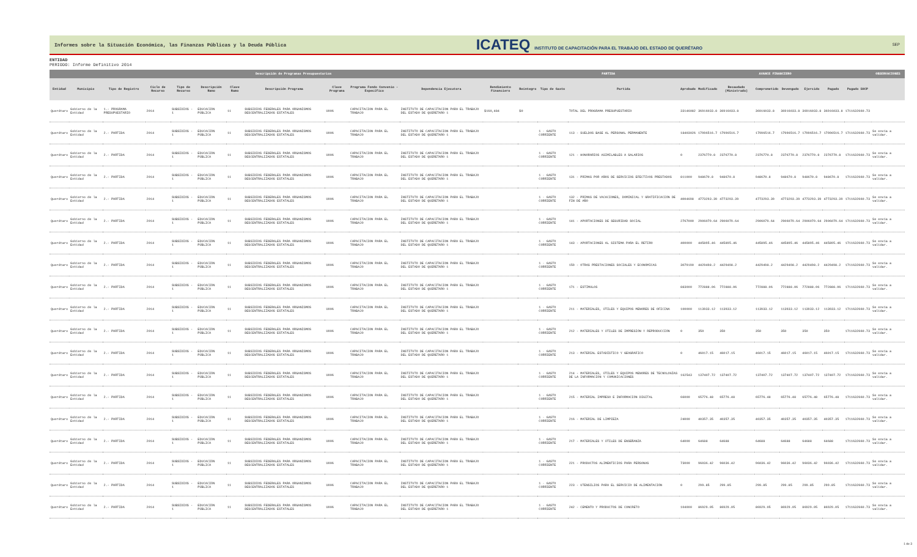Informes sobre la Situación Económica, las Finanzas Públicas y la Deuda Pública ICATEQ INSTITUTO DE CAPACITACIÓN PARA EL TRABAJO DEL ESTADO DE QUERÉTARO SEP
ENTIDAD
PERIODO: Informe Definitivo 2014
| Descripción de Programas Presupuestarios | | | | | | | | | | | | | PARTIDA | | AVANCE FINANCIERO | | | | | | | | OBSERVACIONES |
| --- | --- | --- | --- | --- | --- | --- | --- | --- | --- | --- | --- | --- | --- | --- | --- | --- | --- | --- | --- | --- | --- | --- | --- |
| Entidad | Municipio | Tipo de Registro | Ciclo de Recurso | Tipo de Recurso | Descripción Ramo | Clave Ramo | Descripción Programa | Clave Programa | Programa Fondo Convenio - Específico | Dependencia Ejecutora | Rendimiento Financiero | Reintegro | Tipo de Gasto | Partida | Aprobado | Modificado | Recaudado (Ministrado) | Comprometido | Devengado | Ejercido | Pagado | Pagado SHCP | |
| Querétaro | Gobierno de la Entidad | 1.- PROGRAMA PRESUPUESTARIO | 2014 | SUBSIDIOS - 1 | EDUCACIÓN PÚBLICA | 11 | SUBSIDIOS FEDERALES PARA ORGANISMOS DESCENTRALIZADOS ESTATALES | U006 | CAPACITACION PARA EL TRABAJO | INSTITUTO DE CAPACITACION PARA EL TRABAJO DEL ESTADO DE QUERETARO 1 | $160,484 | $0 | | TOTAL DEL PROGRAMA PRESUPUESTARIO | 33146082 | 36916033.8 | 36916033.8 | 36916033.8 | 36916033.8 | 36916033.8 | 36916033.8 | 1711632660.73 | |
| Querétaro | Gobierno de la Entidad | 2.- PARTIDA | 2014 | SUBSIDIOS - 1 | EDUCACIÓN PÚBLICA | 11 | SUBSIDIOS FEDERALES PARA ORGANISMOS DESCENTRALIZADOS ESTATALES | U006 | CAPACITACION PARA EL TRABAJO | INSTITUTO DE CAPACITACION PARA EL TRABAJO DEL ESTADO DE QUERETARO 1 | | | 1 - GASTO CORRIENTE | 113 - SUELDOS BASE AL PERSONAL PERMANENTE | 18403026 | 17996516.7 | 17996516.7 | 17996516.7 | 17996516.7 | 17996516.7 | 17996516.7 | 1711632660.73 | Se envia a validar. |
| Querétaro | Gobierno de la Entidad | 2.- PARTIDA | 2014 | SUBSIDIOS - 1 | EDUCACIÓN PÚBLICA | 11 | SUBSIDIOS FEDERALES PARA ORGANISMOS DESCENTRALIZADOS ESTATALES | U006 | CAPACITACION PARA EL TRABAJO | INSTITUTO DE CAPACITACION PARA EL TRABAJO DEL ESTADO DE QUERETARO 1 | | | 1 - GASTO CORRIENTE | 121 - HONORARIOS ASIMILABLES A SALARIOS | 0 | 2376770.8 | 2376770.8 | 2376770.8 | 2376770.8 | 2376770.8 | 2376770.8 | 1711632660.73 | Se envia a validar. |
| Querétaro | Gobierno de la Entidad | 2.- PARTIDA | 2014 | SUBSIDIOS - 1 | EDUCACIÓN PÚBLICA | 11 | SUBSIDIOS FEDERALES PARA ORGANISMOS DESCENTRALIZADOS ESTATALES | U006 | CAPACITACION PARA EL TRABAJO | INSTITUTO DE CAPACITACION PARA EL TRABAJO DEL ESTADO DE QUERETARO 1 | | | 1 - GASTO CORRIENTE | 131 - PRIMAS POR AÑOS DE SERVICIOS EFECTIVOS PRESTADOS | 811000 | 948670.8 | 948670.8 | 948670.8 | 948670.8 | 948670.8 | 948670.8 | 1711632660.73 | Se envia a validar. |
| Querétaro | Gobierno de la Entidad | 2.- PARTIDA | 2014 | SUBSIDIOS - 1 | EDUCACIÓN PÚBLICA | 11 | SUBSIDIOS FEDERALES PARA ORGANISMOS DESCENTRALIZADOS ESTATALES | U006 | CAPACITACION PARA EL TRABAJO | INSTITUTO DE CAPACITACION PARA EL TRABAJO DEL ESTADO DE QUERETARO 1 | | | 1 - GASTO CORRIENTE | 132 - PRIMAS DE VACACIONES, DOMINICAL Y GRATIFICACIÓN DE FIN DE AÑO | 4004698 | 4773293.39 | 4773293.39 | 4773293.39 | 4773293.39 | 4773293.39 | 4773293.39 | 1711632660.73 | Se envia a validar. |
| Querétaro | Gobierno de la Entidad | 2.- PARTIDA | 2014 | SUBSIDIOS - 1 | EDUCACIÓN PÚBLICA | 11 | SUBSIDIOS FEDERALES PARA ORGANISMOS DESCENTRALIZADOS ESTATALES | U006 | CAPACITACION PARA EL TRABAJO | INSTITUTO DE CAPACITACION PARA EL TRABAJO DEL ESTADO DE QUERETARO 1 | | | 1 - GASTO CORRIENTE | 141 - APORTACIONES DE SEGURIDAD SOCIAL | 2767000 | 2906079.64 | 2906079.64 | 2906079.64 | 2906079.64 | 2906079.64 | 2906079.64 | 1711632660.73 | Se envia a validar. |
| Querétaro | Gobierno de la Entidad | 2.- PARTIDA | 2014 | SUBSIDIOS - 1 | EDUCACIÓN PÚBLICA | 11 | SUBSIDIOS FEDERALES PARA ORGANISMOS DESCENTRALIZADOS ESTATALES | U006 | CAPACITACION PARA EL TRABAJO | INSTITUTO DE CAPACITACION PARA EL TRABAJO DEL ESTADO DE QUERETARO 1 | | | 1 - GASTO CORRIENTE | 143 - APORTACIONES AL SISTEMA PARA EL RETIRO | 400000 | 445895.46 | 445895.46 | 445895.46 | 445895.46 | 445895.46 | 445895.46 | 1711632660.73 | Se envia a validar. |
| Querétaro | Gobierno de la Entidad | 2.- PARTIDA | 2014 | SUBSIDIOS - 1 | EDUCACIÓN PÚBLICA | 11 | SUBSIDIOS FEDERALES PARA ORGANISMOS DESCENTRALIZADOS ESTATALES | U006 | CAPACITACION PARA EL TRABAJO | INSTITUTO DE CAPACITACION PARA EL TRABAJO DEL ESTADO DE QUERETARO 1 | | | 1 - GASTO CORRIENTE | 159 - OTRAS PRESTACIONES SOCIALES Y ECONÓMICAS | 3079190 | 4429498.2 | 4429498.2 | 4429498.2 | 4429498.2 | 4429498.2 | 4429498.2 | 1711632660.73 | Se envia a validar. |
| Querétaro | Gobierno de la Entidad | 2.- PARTIDA | 2014 | SUBSIDIOS - 1 | EDUCACIÓN PÚBLICA | 11 | SUBSIDIOS FEDERALES PARA ORGANISMOS DESCENTRALIZADOS ESTATALES | U006 | CAPACITACION PARA EL TRABAJO | INSTITUTO DE CAPACITACION PARA EL TRABAJO DEL ESTADO DE QUERETARO 1 | | | 1 - GASTO CORRIENTE | 171 - ESTÍMULOS | 883000 | 772888.06 | 772888.06 | 772888.06 | 772888.06 | 772888.06 | 772888.06 | 1711632660.73 | Se envia a validar. |
| Querétaro | Gobierno de la Entidad | 2.- PARTIDA | 2014 | SUBSIDIOS - 1 | EDUCACIÓN PÚBLICA | 11 | SUBSIDIOS FEDERALES PARA ORGANISMOS DESCENTRALIZADOS ESTATALES | U006 | CAPACITACION PARA EL TRABAJO | INSTITUTO DE CAPACITACION PARA EL TRABAJO DEL ESTADO DE QUERETARO 1 | | | 1 - GASTO CORRIENTE | 211 - MATERIALES, ÚTILES Y EQUIPOS MENORES DE OFICINA | 100000 | 113933.12 | 113933.12 | 113933.12 | 113933.12 | 113933.12 | 113933.12 | 1711632660.73 | Se envia a validar. |
| Querétaro | Gobierno de la Entidad | 2.- PARTIDA | 2014 | SUBSIDIOS - 1 | EDUCACIÓN PÚBLICA | 11 | SUBSIDIOS FEDERALES PARA ORGANISMOS DESCENTRALIZADOS ESTATALES | U006 | CAPACITACION PARA EL TRABAJO | INSTITUTO DE CAPACITACION PARA EL TRABAJO DEL ESTADO DE QUERETARO 1 | | | 1 - GASTO CORRIENTE | 212 - MATERIALES Y ÚTILES DE IMPRESIÓN Y REPRODUCCIÓN | 0 | 350 | 350 | 350 | 350 | 350 | 350 | 1711632660.73 | Se envia a validar. |
| Querétaro | Gobierno de la Entidad | 2.- PARTIDA | 2014 | SUBSIDIOS - 1 | EDUCACIÓN PÚBLICA | 11 | SUBSIDIOS FEDERALES PARA ORGANISMOS DESCENTRALIZADOS ESTATALES | U006 | CAPACITACION PARA EL TRABAJO | INSTITUTO DE CAPACITACION PARA EL TRABAJO DEL ESTADO DE QUERETARO 1 | | | 1 - GASTO CORRIENTE | 213 - MATERIAL ESTADÍSTICO Y GEOGRÁFICO | 0 | 46017.15 | 46017.15 | 46017.15 | 46017.15 | 46017.15 | 46017.15 | 1711632660.73 | Se envia a validar. |
| Querétaro | Gobierno de la Entidad | 2.- PARTIDA | 2014 | SUBSIDIOS - 1 | EDUCACIÓN PÚBLICA | 11 | SUBSIDIOS FEDERALES PARA ORGANISMOS DESCENTRALIZADOS ESTATALES | U006 | CAPACITACION PARA EL TRABAJO | INSTITUTO DE CAPACITACION PARA EL TRABAJO DEL ESTADO DE QUERETARO 1 | | | 1 - GASTO CORRIENTE | 214 - MATERIALES, ÚTILES Y EQUIPOS MENORES DE TECNOLOGÍAS DE LA INFORMACIÓN Y COMUNICACIONES | 162543 | 137407.72 | 137407.72 | 137407.72 | 137407.72 | 137407.72 | 137407.72 | 1711632660.73 | Se envia a validar. |
| Querétaro | Gobierno de la Entidad | 2.- PARTIDA | 2014 | SUBSIDIOS - 1 | EDUCACIÓN PÚBLICA | 11 | SUBSIDIOS FEDERALES PARA ORGANISMOS DESCENTRALIZADOS ESTATALES | U006 | CAPACITACION PARA EL TRABAJO | INSTITUTO DE CAPACITACION PARA EL TRABAJO DEL ESTADO DE QUERETARO 1 | | | 1 - GASTO CORRIENTE | 215 - MATERIAL IMPRESO E INFORMACIÓN DIGITAL | 66000 | 65776.48 | 65776.48 | 65776.48 | 65776.48 | 65776.48 | 65776.48 | 1711632660.73 | Se envia a validar. |
| Querétaro | Gobierno de la Entidad | 2.- PARTIDA | 2014 | SUBSIDIOS - 1 | EDUCACIÓN PÚBLICA | 11 | SUBSIDIOS FEDERALES PARA ORGANISMOS DESCENTRALIZADOS ESTATALES | U006 | CAPACITACION PARA EL TRABAJO | INSTITUTO DE CAPACITACION PARA EL TRABAJO DEL ESTADO DE QUERETARO 1 | | | 1 - GASTO CORRIENTE | 216 - MATERIAL DE LIMPIEZA | 24000 | 40357.35 | 40357.35 | 40357.35 | 40357.35 | 40357.35 | 40357.35 | 1711632660.73 | Se envia a validar. |
| Querétaro | Gobierno de la Entidad | 2.- PARTIDA | 2014 | SUBSIDIOS - 1 | EDUCACIÓN PÚBLICA | 11 | SUBSIDIOS FEDERALES PARA ORGANISMOS DESCENTRALIZADOS ESTATALES | U006 | CAPACITACION PARA EL TRABAJO | INSTITUTO DE CAPACITACION PARA EL TRABAJO DEL ESTADO DE QUERETARO 1 | | | 1 - GASTO CORRIENTE | 217 - MATERIALES Y ÚTILES DE ENSEÑANZA | 64000 | 64688 | 64688 | 64688 | 64688 | 64688 | 64688 | 1711632660.73 | Se envia a validar. |
| Querétaro | Gobierno de la Entidad | 2.- PARTIDA | 2014 | SUBSIDIOS - 1 | EDUCACIÓN PÚBLICA | 11 | SUBSIDIOS FEDERALES PARA ORGANISMOS DESCENTRALIZADOS ESTATALES | U006 | CAPACITACION PARA EL TRABAJO | INSTITUTO DE CAPACITACION PARA EL TRABAJO DEL ESTADO DE QUERETARO 1 | | | 1 - GASTO CORRIENTE | 221 - PRODUCTOS ALIMENTICIOS PARA PERSONAS | 73000 | 96036.42 | 96036.42 | 96036.42 | 96036.42 | 96036.42 | 96036.42 | 1711632660.73 | Se envia a validar. |
| Querétaro | Gobierno de la Entidad | 2.- PARTIDA | 2014 | SUBSIDIOS - 1 | EDUCACIÓN PÚBLICA | 11 | SUBSIDIOS FEDERALES PARA ORGANISMOS DESCENTRALIZADOS ESTATALES | U006 | CAPACITACION PARA EL TRABAJO | INSTITUTO DE CAPACITACION PARA EL TRABAJO DEL ESTADO DE QUERETARO 1 | | | 1 - GASTO CORRIENTE | 223 - UTENSILIOS PARA EL SERVICIO DE ALIMENTACIÓN | 0 | 299.85 | 299.85 | 299.85 | 299.85 | 299.85 | 299.85 | 1711632660.73 | Se envia a validar. |
| Querétaro | Gobierno de la Entidad | 2.- PARTIDA | 2014 | SUBSIDIOS - 1 | EDUCACIÓN PÚBLICA | 11 | SUBSIDIOS FEDERALES PARA ORGANISMOS DESCENTRALIZADOS ESTATALES | U006 | CAPACITACION PARA EL TRABAJO | INSTITUTO DE CAPACITACION PARA EL TRABAJO DEL ESTADO DE QUERETARO 1 | | | 1 - GASTO CORRIENTE | 242 - CEMENTO Y PRODUCTOS DE CONCRETO | 104000 | 86929.05 | 86929.05 | 86929.05 | 86929.05 | 86929.05 | 86929.05 | 1711632660.73 | Se envia a validar. |
1 de 3